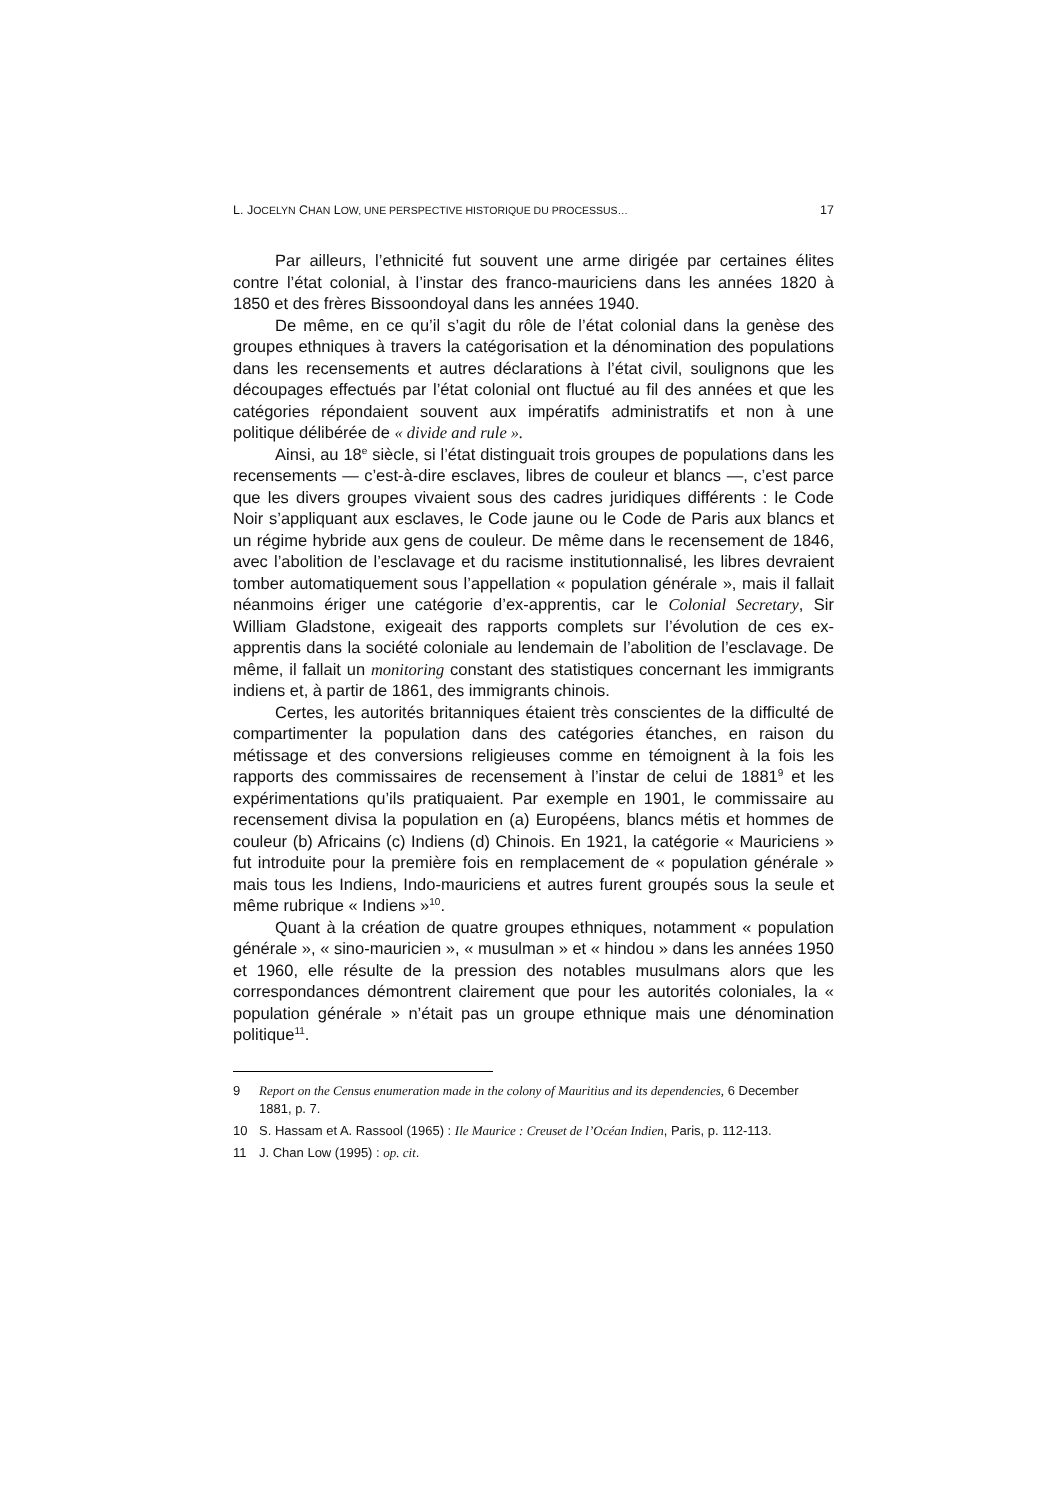L. JOCELYN CHAN LOW, UNE PERSPECTIVE HISTORIQUE DU PROCESSUS… 17
Par ailleurs, l’ethnicité fut souvent une arme dirigée par certaines élites contre l’état colonial, à l’instar des franco-mauriciens dans les années 1820 à 1850 et des frères Bissoondoyal dans les années 1940.
De même, en ce qu’il s’agit du rôle de l’état colonial dans la genèse des groupes ethniques à travers la catégorisation et la dénomination des populations dans les recensements et autres déclarations à l’état civil, soulignons que les découpages effectués par l’état colonial ont fluctué au fil des années et que les catégories répondaient souvent aux impératifs administratifs et non à une politique délibérée de « divide and rule ».
Ainsi, au 18<sup>e</sup> siècle, si l’état distinguait trois groupes de populations dans les recensements — c’est-à-dire esclaves, libres de couleur et blancs —, c’est parce que les divers groupes vivaient sous des cadres juri­diques différents : le Code Noir s’appliquant aux esclaves, le Code jaune ou le Code de Paris aux blancs et un régime hybride aux gens de couleur. De même dans le recensement de 1846, avec l’abolition de l’esclavage et du racisme institutionnalisé, les libres devraient tomber automatiquement sous l’appellation « population générale », mais il fallait néanmoins ériger une catégorie d’ex-apprentis, car le Colonial Secretary, Sir William Gladstone, exigeait des rapports complets sur l’évolution de ces ex-appren­tis dans la société coloniale au lendemain de l’abolition de l’esclavage. De même, il fallait un monitoring constant des statistiques concernant les immigrants indiens et, à partir de 1861, des immigrants chinois.
Certes, les autorités britanniques étaient très conscientes de la difficulté de compartimenter la population dans des catégories étanches, en raison du métissage et des conversions religieuses comme en témoi­gnent à la fois les rapports des commissaires de recensement à l’instar de celui de 1881<sup>9</sup> et les expérimentations qu’ils pratiquaient. Par exemple en 1901, le commissaire au recensement divisa la population en (a) Européens, blancs métis et hommes de couleur (b) Africains (c) Indiens (d) Chinois. En 1921, la catégorie « Mauriciens » fut introduite pour la première fois en remplacement de « population générale » mais tous les Indiens, Indo-mauriciens et autres furent groupés sous la seule et même rubrique « Indiens »<sup>10</sup>.
Quant à la création de quatre groupes ethniques, notamment « population générale », « sino-mauricien », « musulman » et « hindou » dans les années 1950 et 1960, elle résulte de la pression des notables musulmans alors que les correspondances démontrent clairement que pour les autorités coloniales, la « population générale » n’était pas un groupe ethnique mais une dénomination politique<sup>11</sup>.
9 Report on the Census enumeration made in the colony of Mauritius and its dependencies, 6 December 1881, p. 7.
10 S. Hassam et A. Rassool (1965) : Ile Maurice : Creuset de l’Océan Indien, Paris, p. 112-113.
11 J. Chan Low (1995) : op. cit.